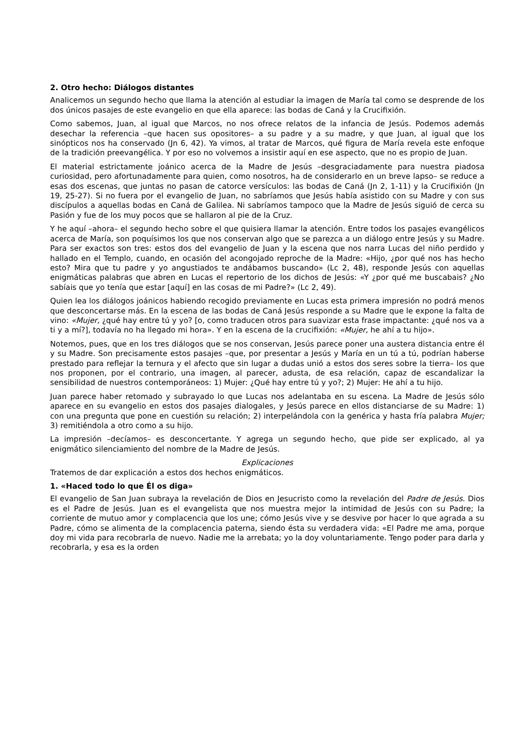2. Otro hecho: Diálogos distantes
Analicemos un segundo hecho que llama la atención al estudiar la imagen de María tal como se desprende de los dos únicos pasajes de este evangelio en que ella aparece: las bodas de Caná y la Crucifixión.
Como sabemos, Juan, al igual que Marcos, no nos ofrece relatos de la infancia de Jesús. Podemos además desechar la referencia –que hacen sus opositores– a su padre y a su madre, y que Juan, al igual que los sinópticos nos ha conservado (Jn 6, 42). Ya vimos, al tratar de Marcos, qué figura de María revela este enfoque de la tradición preevangélica. Y por eso no volvemos a insistir aquí en ese aspecto, que no es propio de Juan.
El material estrictamente joánico acerca de la Madre de Jesús –desgraciadamente para nuestra piadosa curiosidad, pero afortunadamente para quien, como nosotros, ha de considerarlo en un breve lapso– se reduce a esas dos escenas, que juntas no pasan de catorce versículos: las bodas de Caná (Jn 2, 1-11) y la Crucifixión (Jn 19, 25-27). Si no fuera por el evangelio de Juan, no sabríamos que Jesús había asistido con su Madre y con sus discípulos a aquellas bodas en Caná de Galilea. Ni sabríamos tampoco que la Madre de Jesús siguió de cerca su Pasión y fue de los muy pocos que se hallaron al pie de la Cruz.
Y he aquí –ahora– el segundo hecho sobre el que quisiera llamar la atención. Entre todos los pasajes evangélicos acerca de María, son poquísimos los que nos conservan algo que se parezca a un diálogo entre Jesús y su Madre. Para ser exactos son tres: estos dos del evangelio de Juan y la escena que nos narra Lucas del niño perdido y hallado en el Templo, cuando, en ocasión del acongojado reproche de la Madre: «Hijo, ¿por qué nos has hecho esto? Mira que tu padre y yo angustiados te andábamos buscando» (Lc 2, 48), responde Jesús con aquellas enigmáticas palabras que abren en Lucas el repertorio de los dichos de Jesús: «Y ¿por qué me buscabais? ¿No sabíais que yo tenía que estar [aquí] en las cosas de mi Padre?» (Lc 2, 49).
Quien lea los diálogos joánicos habiendo recogido previamente en Lucas esta primera impresión no podrá menos que desconcertarse más. En la escena de las bodas de Caná Jesús responde a su Madre que le expone la falta de vino: «Mujer, ¿qué hay entre tú y yo? [o, como traducen otros para suavizar esta frase impactante: ¿qué nos va a ti y a mí?], todavía no ha llegado mi hora». Y en la escena de la crucifixión: «Mujer, he ahí a tu hijo».
Notemos, pues, que en los tres diálogos que se nos conservan, Jesús parece poner una austera distancia entre él y su Madre. Son precisamente estos pasajes –que, por presentar a Jesús y María en un tú a tú, podrían haberse prestado para reflejar la ternura y el afecto que sin lugar a dudas unió a estos dos seres sobre la tierra– los que nos proponen, por el contrario, una imagen, al parecer, adusta, de esa relación, capaz de escandalizar la sensibilidad de nuestros contemporáneos: 1) Mujer: ¿Qué hay entre tú y yo?; 2) Mujer: He ahí a tu hijo.
Juan parece haber retomado y subrayado lo que Lucas nos adelantaba en su escena. La Madre de Jesús sólo aparece en su evangelio en estos dos pasajes dialogales, y Jesús parece en ellos distanciarse de su Madre: 1) con una pregunta que pone en cuestión su relación; 2) interpelándola con la genérica y hasta fría palabra Mujer; 3) remitiéndola a otro como a su hijo.
La impresión –decíamos– es desconcertante. Y agrega un segundo hecho, que pide ser explicado, al ya enigmático silenciamiento del nombre de la Madre de Jesús.
Explicaciones
Tratemos de dar explicación a estos dos hechos enigmáticos.
1. «Haced todo lo que Él os diga»
El evangelio de San Juan subraya la revelación de Dios en Jesucristo como la revelación del Padre de Jesús. Dios es el Padre de Jesús. Juan es el evangelista que nos muestra mejor la intimidad de Jesús con su Padre; la corriente de mutuo amor y complacencia que los une; cómo Jesús vive y se desvive por hacer lo que agrada a su Padre, cómo se alimenta de la complacencia paterna, siendo ésta su verdadera vida: «El Padre me ama, porque doy mi vida para recobrarla de nuevo. Nadie me la arrebata; yo la doy voluntariamente. Tengo poder para darla y recobrarla, y esa es la orden